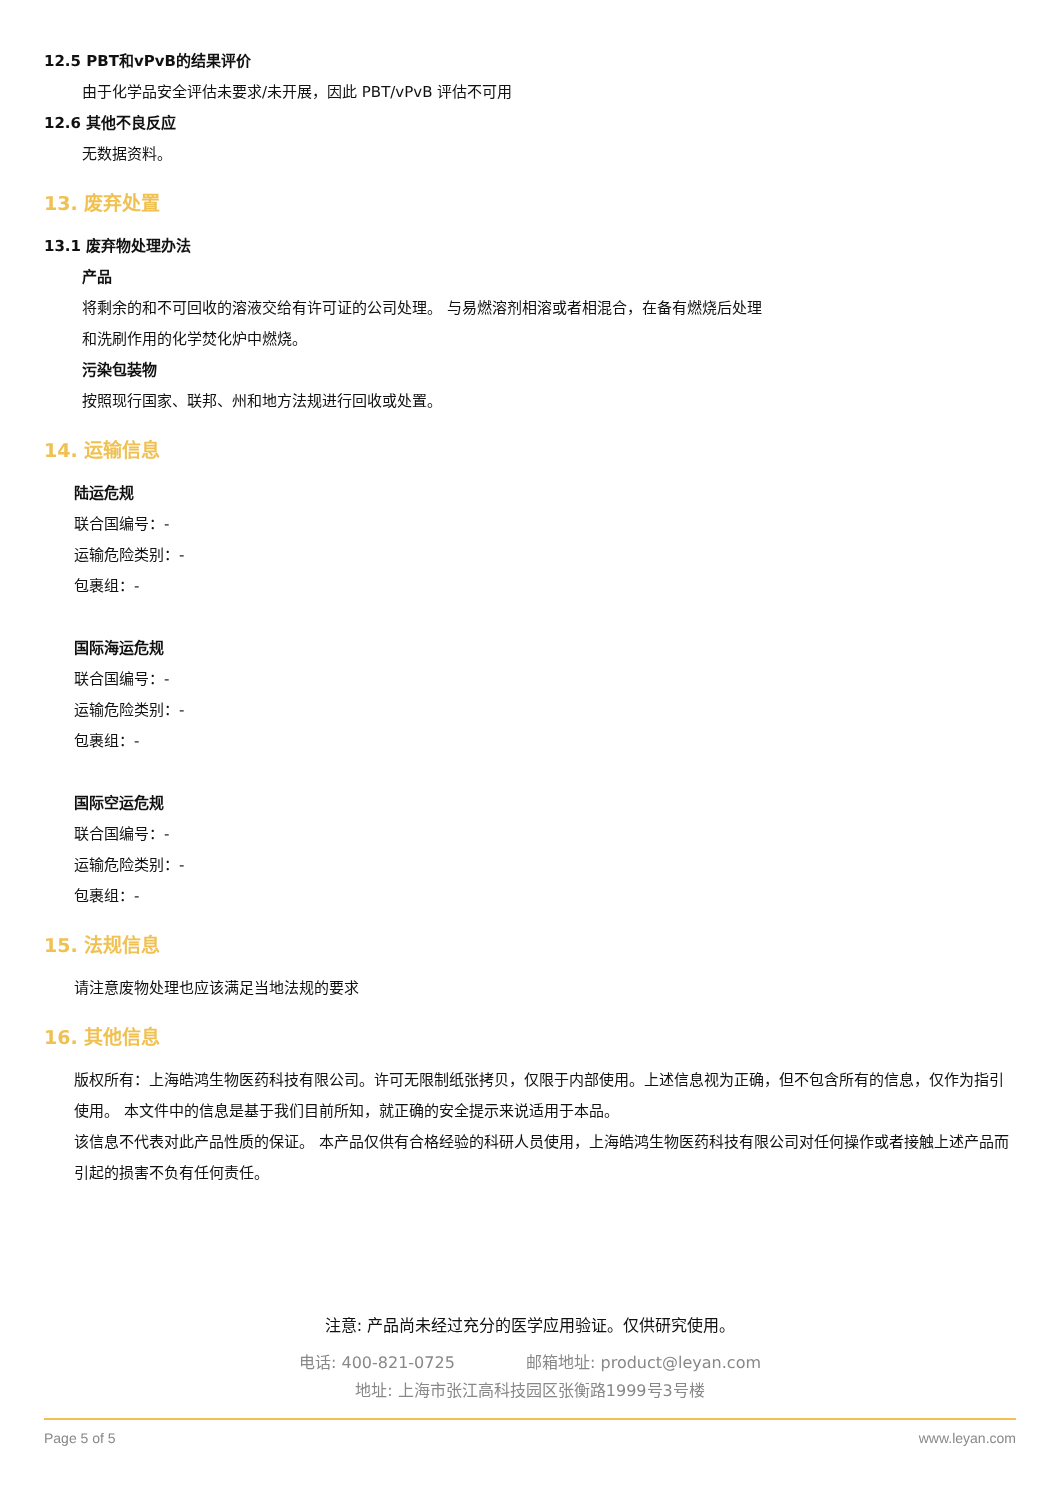12.5 PBT和vPvB的结果评价
由于化学品安全评估未要求/未开展，因此 PBT/vPvB 评估不可用
12.6 其他不良反应
无数据资料。
13. 废弃处置
13.1 废弃物处理办法
产品
将剩余的和不可回收的溶液交给有许可证的公司处理。 与易燃溶剂相溶或者相混合，在备有燃烧后处理
和洗刷作用的化学焚化炉中燃烧。
污染包装物
按照现行国家、联邦、州和地方法规进行回收或处置。
14. 运输信息
陆运危规
联合国编号：-
运输危险类别：-
包裹组：-
国际海运危规
联合国编号：-
运输危险类别：-
包裹组：-
国际空运危规
联合国编号：-
运输危险类别：-
包裹组：-
15. 法规信息
请注意废物处理也应该满足当地法规的要求
16. 其他信息
版权所有：上海皓鸿生物医药科技有限公司。许可无限制纸张拷贝，仅限于内部使用。上述信息视为正确，但不包含所有的信息，仅作为指引使用。 本文件中的信息是基于我们目前所知，就正确的安全提示来说适用于本品。
该信息不代表对此产品性质的保证。 本产品仅供有合格经验的科研人员使用，上海皓鸿生物医药科技有限公司对任何操作或者接触上述产品而引起的损害不负有任何责任。
注意: 产品尚未经过充分的医学应用验证。仅供研究使用。
电话: 400-821-0725 邮箱地址: product@leyan.com
地址: 上海市张江高科技园区张衡路1999号3号楼
Page 5 of 5 www.leyan.com